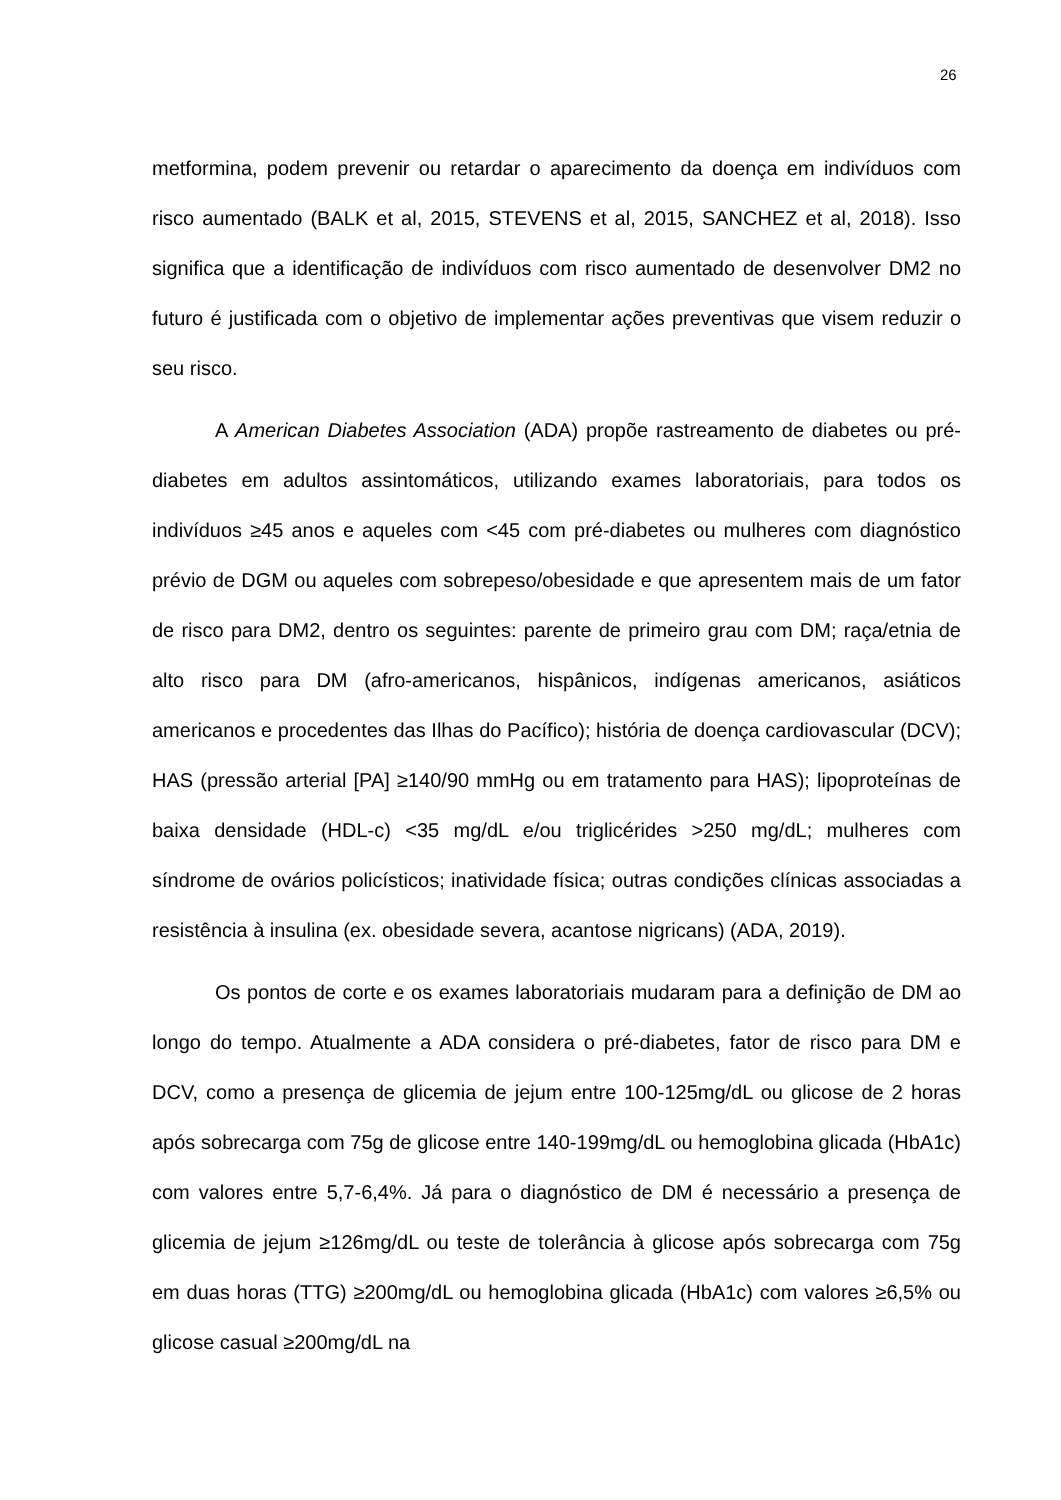26
metformina, podem prevenir ou retardar o aparecimento da doença em indivíduos com risco aumentado (BALK et al, 2015, STEVENS et al, 2015, SANCHEZ et al, 2018). Isso significa que a identificação de indivíduos com risco aumentado de desenvolver DM2 no futuro é justificada com o objetivo de implementar ações preventivas que visem reduzir o seu risco.
A American Diabetes Association (ADA) propõe rastreamento de diabetes ou pré-diabetes em adultos assintomáticos, utilizando exames laboratoriais, para todos os indivíduos ≥45 anos e aqueles com <45 com pré-diabetes ou mulheres com diagnóstico prévio de DGM ou aqueles com sobrepeso/obesidade e que apresentem mais de um fator de risco para DM2, dentro os seguintes: parente de primeiro grau com DM; raça/etnia de alto risco para DM (afro-americanos, hispânicos, indígenas americanos, asiáticos americanos e procedentes das Ilhas do Pacífico); história de doença cardiovascular (DCV); HAS (pressão arterial [PA] ≥140/90 mmHg ou em tratamento para HAS); lipoproteínas de baixa densidade (HDL-c) <35 mg/dL e/ou triglicérides >250 mg/dL; mulheres com síndrome de ovários policísticos; inatividade física; outras condições clínicas associadas a resistência à insulina (ex. obesidade severa, acantose nigricans) (ADA, 2019).
Os pontos de corte e os exames laboratoriais mudaram para a definição de DM ao longo do tempo. Atualmente a ADA considera o pré-diabetes, fator de risco para DM e DCV, como a presença de glicemia de jejum entre 100-125mg/dL ou glicose de 2 horas após sobrecarga com 75g de glicose entre 140-199mg/dL ou hemoglobina glicada (HbA1c) com valores entre 5,7-6,4%. Já para o diagnóstico de DM é necessário a presença de glicemia de jejum ≥126mg/dL ou teste de tolerância à glicose após sobrecarga com 75g em duas horas (TTG) ≥200mg/dL ou hemoglobina glicada (HbA1c) com valores ≥6,5% ou glicose casual ≥200mg/dL na